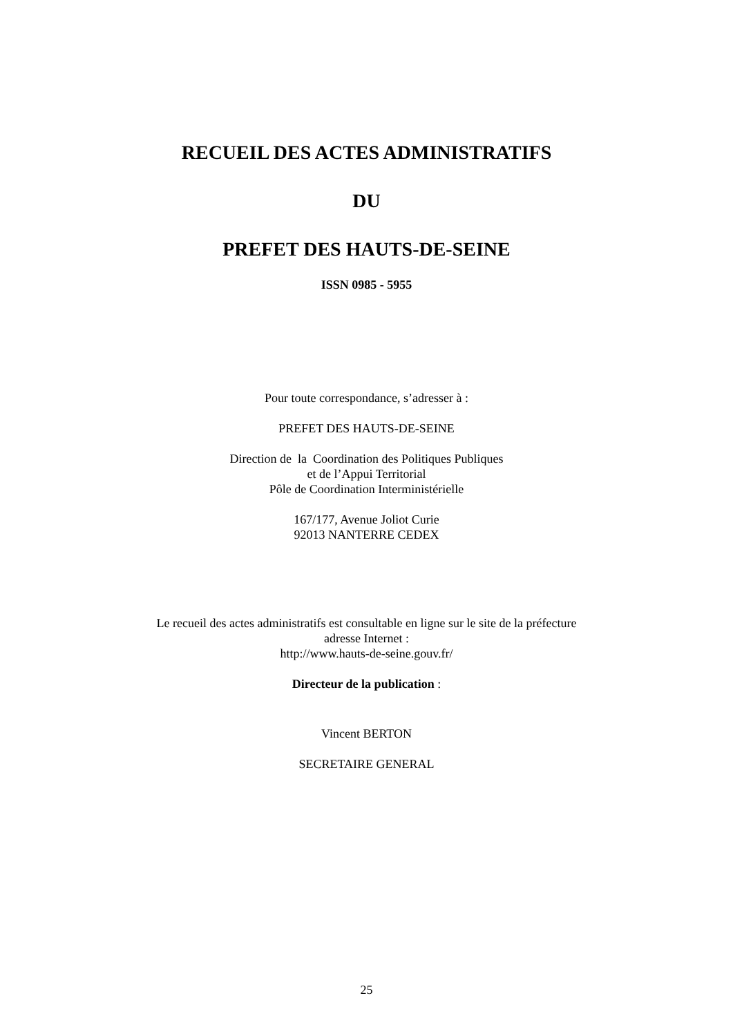RECUEIL DES ACTES ADMINISTRATIFS
DU
PREFET DES HAUTS-DE-SEINE
ISSN 0985 - 5955
Pour toute correspondance, s’adresser à :
PREFET DES HAUTS-DE-SEINE
Direction de la Coordination des Politiques Publiques
et de l’Appui Territorial
Pôle de Coordination Interministérielle
167/177, Avenue Joliot Curie
92013 NANTERRE CEDEX
Le recueil des actes administratifs est consultable en ligne sur le site de la préfecture
adresse Internet :
http://www.hauts-de-seine.gouv.fr/
Directeur de la publication :
Vincent BERTON
SECRETAIRE GENERAL
25